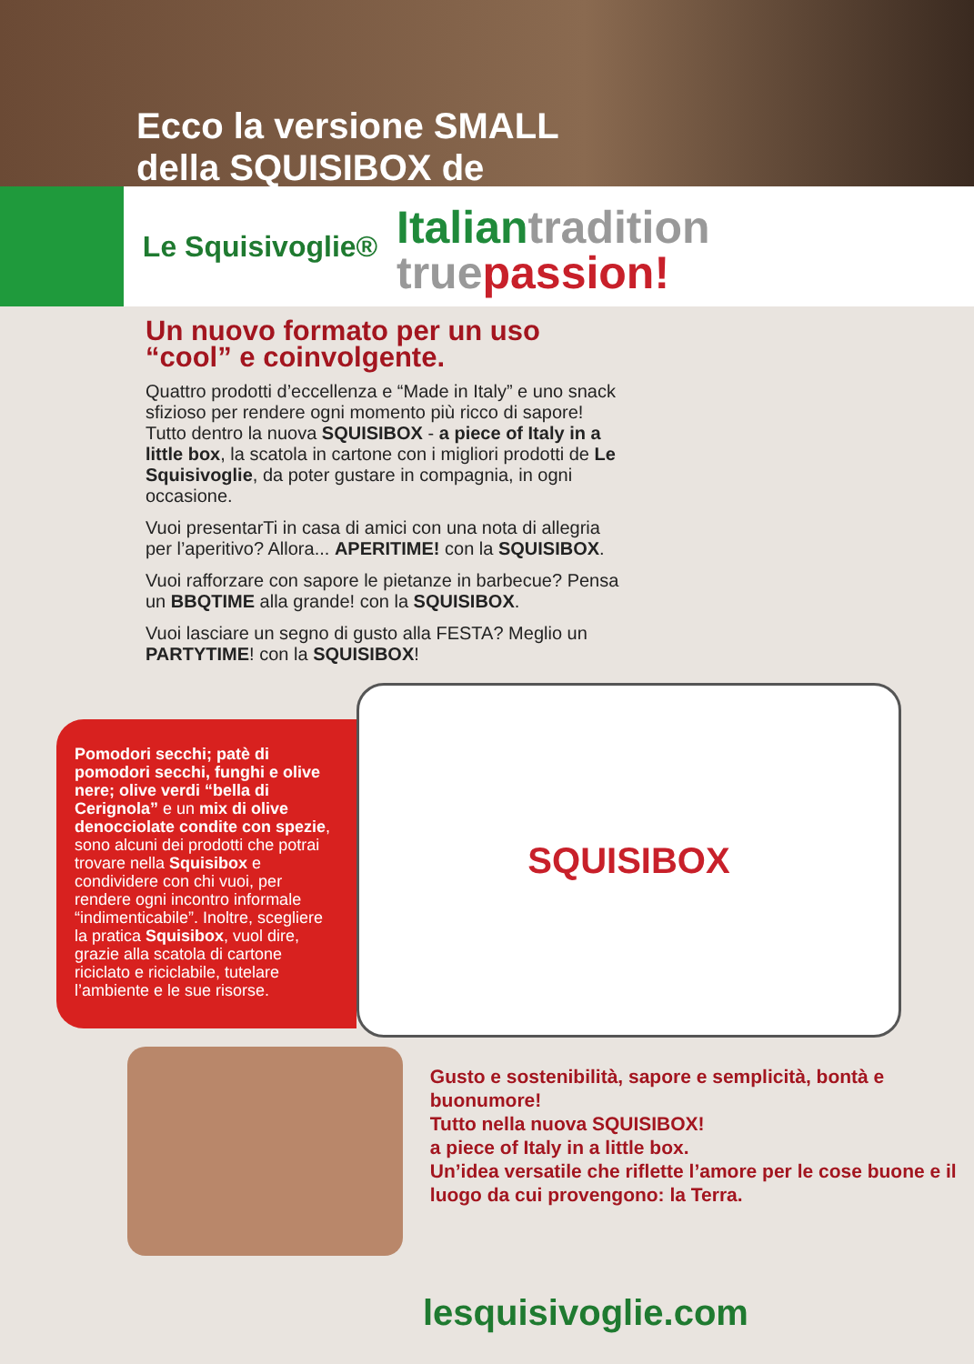Ecco la versione SMALL
della SQUISIBOX de
Le Squisivoglie®
Italiantradition
truepassion!
Un nuovo formato per un uso “cool” e coinvolgente.
Quattro prodotti d’eccellenza e “Made in Italy” e uno snack sfizioso per rendere ogni momento più ricco di sapore! Tutto dentro la nuova SQUISIBOX - a piece of Italy in a little box, la scatola in cartone con i migliori prodotti de Le Squisivoglie, da poter gustare in compagnia, in ogni occasione.
Vuoi presentarTi in casa di amici con una nota di allegria per l’aperitivo? Allora... APERITIME! con la SQUISIBOX.
Vuoi rafforzare con sapore le pietanze in barbecue? Pensa un BBQTIME alla grande! con la SQUISIBOX.
Vuoi lasciare un segno di gusto alla FESTA? Meglio un PARTYTIME! con la SQUISIBOX!
Pomodori secchi; patè di pomodori secchi, funghi e olive nere; olive verdi “bella di Cerignola” e un mix di olive denocciolate condite con spezie, sono alcuni dei prodotti che potrai trovare nella Squisibox e condividere con chi vuoi, per rendere ogni incontro informale “indimenticabile”. Inoltre, scegliere la pratica Squisibox, vuol dire, grazie alla scatola di cartone riciclato e riciclabile, tutelare l’ambiente e le sue risorse.
SQUISIBOX
Gusto e sostenibilità, sapore e semplicità, bontà e buonumore!
Tutto nella nuova SQUISIBOX!
a piece of Italy in a little box.
Un’idea versatile che riflette l’amore per le cose buone e il luogo da cui provengono: la Terra.
lesquisivoglie.com